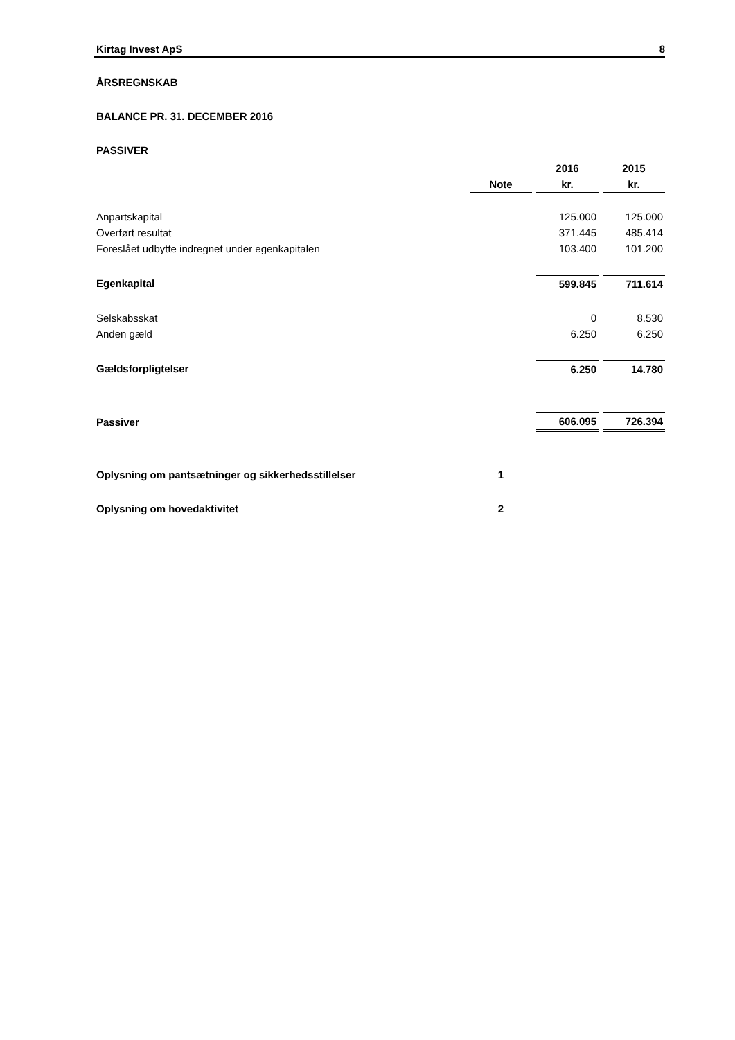Kirtag Invest ApS 8
ÅRSREGNSKAB
BALANCE PR. 31. DECEMBER 2016
PASSIVER
| | | | 2016 | | 2015 |
| | Note | | kr. | | kr. |
| Anpartskapital | | | 125.000 | | 125.000 |
| Overført resultat | | | 371.445 | | 485.414 |
| Foreslået udbytte indregnet under egenkapitalen | | | 103.400 | | 101.200 |
| Egenkapital | | | 599.845 | | 711.614 |
| Selskabsskat | | | 0 | | 8.530 |
| Anden gæld | | | 6.250 | | 6.250 |
| Gældsforpligtelser | | | 6.250 | | 14.780 |
| Passiver | | | 606.095 | | 726.394 |
| Oplysning om pantsætninger og sikkerhedsstillelser | 1 | | | | |
| Oplysning om hovedaktivitet | 2 | | | | |